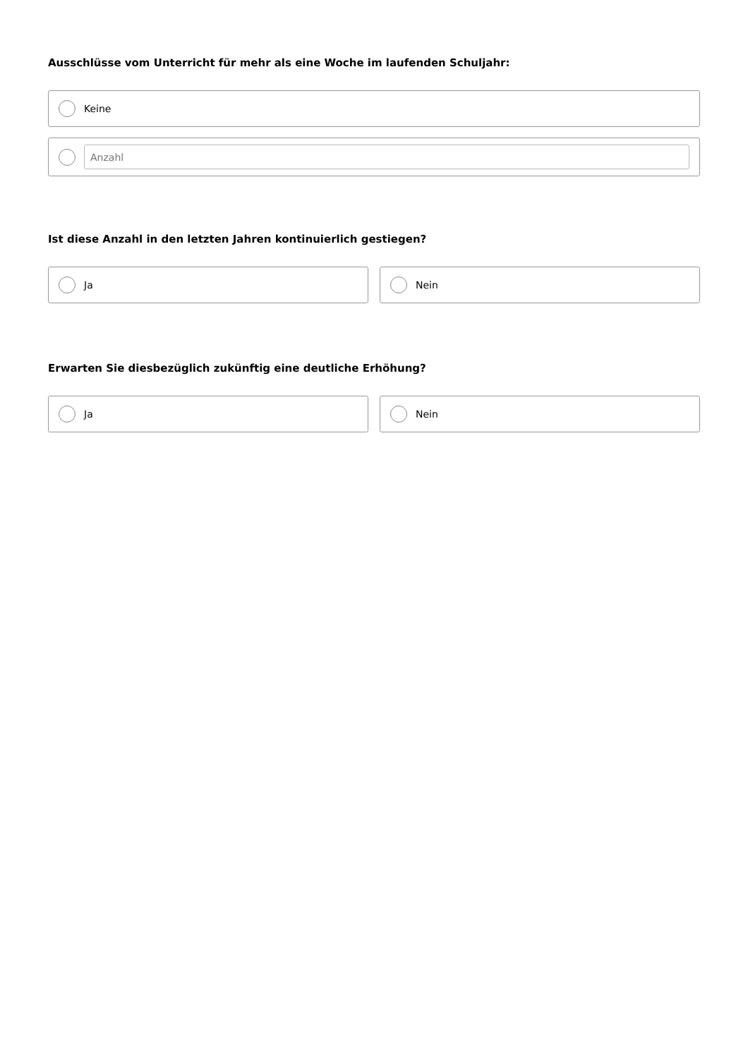Ausschlüsse vom Unterricht für mehr als eine Woche im laufenden Schuljahr:
Keine
Anzahl
Ist diese Anzahl in den letzten Jahren kontinuierlich gestiegen?
Ja Nein
Erwarten Sie diesbezüglich zukünftig eine deutliche Erhöhung?
Ja Nein